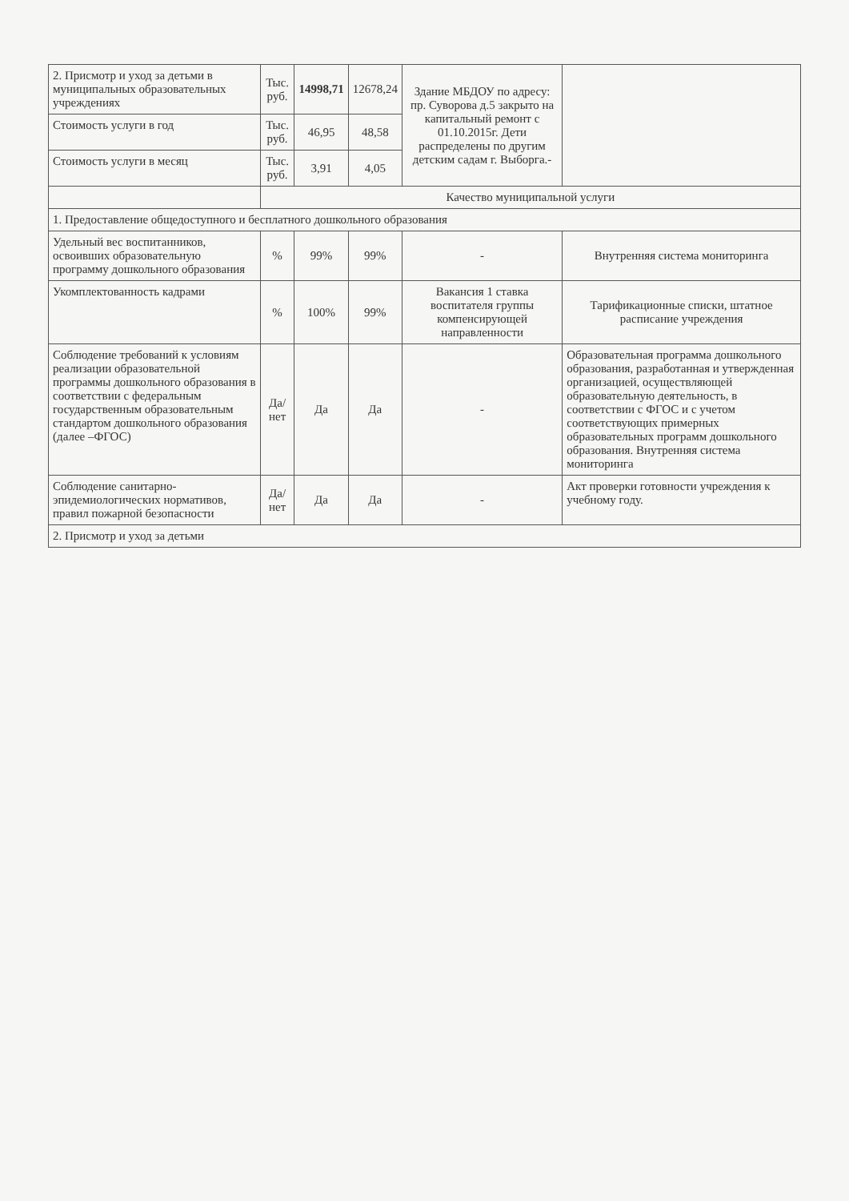| 2. Присмотр и уход за детьми в муниципальных образовательных учреждениях | Тыс. руб. | 14998,71 | 12678,24 | Здание МБДОУ по адресу: пр. Суворова д.5 закрыто на капитальный ремонт с 01.10.2015г. Дети распределены по другим детским садам г. Выборга.- | |
| Стоимость услуги в год | Тыс. руб. | 46,95 | 48,58 | | |
| Стоимость услуги в месяц | Тыс. руб. | 3,91 | 4,05 | | |
| | Качество муниципальной услуги | | | | |
| 1. Предоставление общедоступного и бесплатного дошкольного образования | | | | | |
| Удельный вес воспитанников, освоивших образовательную программу дошкольного образования | % | 99% | 99% | - | Внутренняя система мониторинга |
| Укомплектованность кадрами | % | 100% | 99% | Вакансия 1 ставка воспитателя группы компенсирующей направленности | Тарификационные списки, штатное расписание учреждения |
| Соблюдение требований к условиям реализации образовательной программы дошкольного образования в соответствии с федеральным государственным образовательным стандартом дошкольного образования (далее –ФГОС) | Да/нет | Да | Да | - | Образовательная программа дошкольного образования, разработанная и утвержденная организацией, осуществляющей образовательную деятельность, в соответствии с ФГОС и с учетом соответствующих примерных образовательных программ дошкольного образования. Внутренняя система мониторинга |
| Соблюдение санитарно-эпидемиологических нормативов, правил пожарной безопасности | Да/нет | Да | Да | - | Акт проверки готовности учреждения к учебному году. |
| 2. Присмотр и уход за детьми | | | | | |